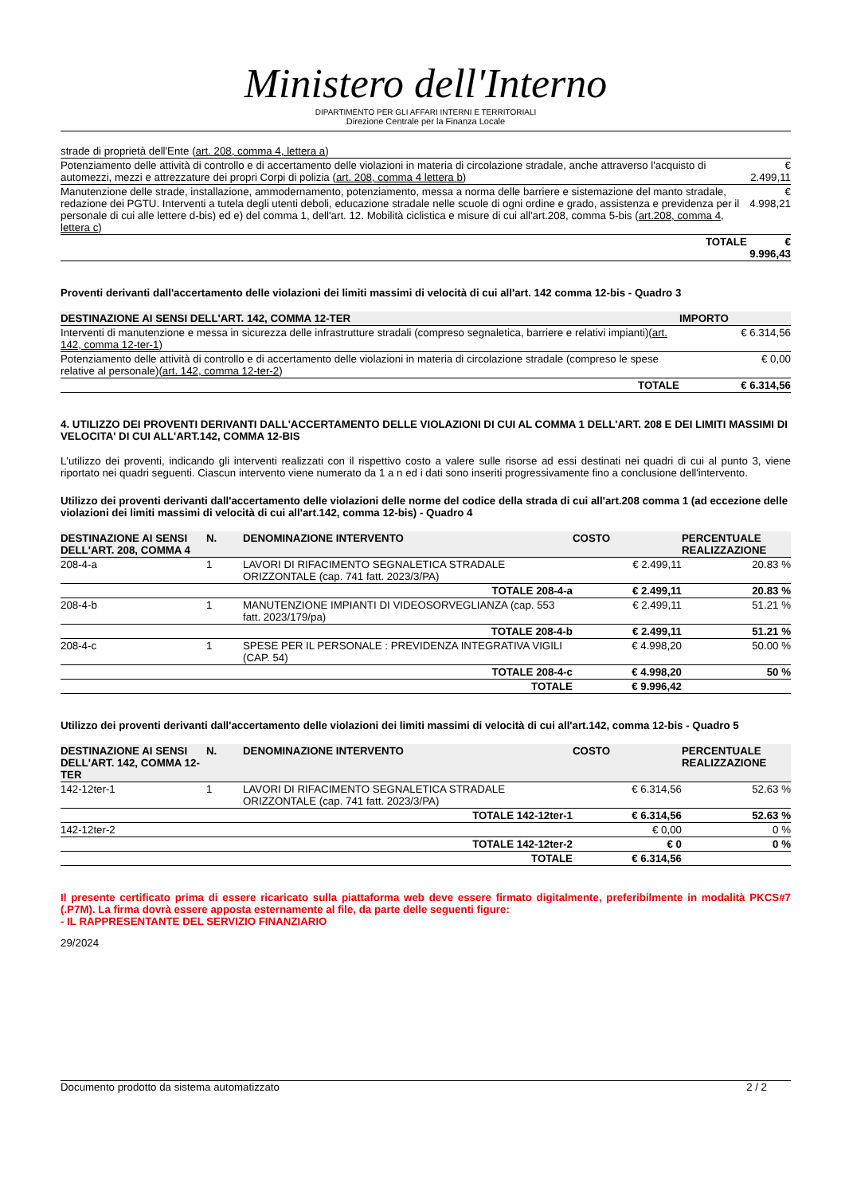Ministero dell'Interno
DIPARTIMENTO PER GLI AFFARI INTERNI E TERRITORIALI
Direzione Centrale per la Finanza Locale
| strade di proprietà dell'Ente ( art. 208, comma 4, lettera a ) | |
| Potenziamento delle attività di controllo e di accertamento delle violazioni in materia di circolazione stradale, anche attraverso l'acquisto di automezzi, mezzi e attrezzature dei propri Corpi di polizia ( art. 208, comma 4 lettera b ) | € 2.499,11 |
| Manutenzione delle strade, installazione, ammodernamento, potenziamento, messa a norma delle barriere e sistemazione del manto stradale, redazione dei PGTU. Interventi a tutela degli utenti deboli, educazione stradale nelle scuole di ogni ordine e grado, assistenza e previdenza per il personale di cui alle lettere d-bis) ed e) del comma 1, dell'art. 12. Mobilità ciclistica e misure di cui all'art.208, comma 5-bis ( art.208, comma 4, lettera c ) | € 4.998,21 |
| TOTALE | € 9.996,43 |
Proventi derivanti dall'accertamento delle violazioni dei limiti massimi di velocità di cui all'art. 142 comma 12-bis - Quadro 3
| DESTINAZIONE AI SENSI DELL'ART. 142, COMMA 12-TER | IMPORTO |
| --- | --- |
| Interventi di manutenzione e messa in sicurezza delle infrastrutture stradali (compreso segnaletica, barriere e relativi impianti)( art. 142, comma 12-ter-1 ) | € 6.314,56 |
| Potenziamento delle attività di controllo e di accertamento delle violazioni in materia di circolazione stradale (compreso le spese relative al personale)( art. 142, comma 12-ter-2 ) | € 0,00 |
| TOTALE | € 6.314,56 |
4. UTILIZZO DEI PROVENTI DERIVANTI DALL'ACCERTAMENTO DELLE VIOLAZIONI DI CUI AL COMMA 1 DELL'ART. 208 E DEI LIMITI MASSIMI DI VELOCITA' DI CUI ALL'ART.142, COMMA 12-BIS
L'utilizzo dei proventi, indicando gli interventi realizzati con il rispettivo costo a valere sulle risorse ad essi destinati nei quadri di cui al punto 3, viene riportato nei quadri seguenti. Ciascun intervento viene numerato da 1 a n ed i dati sono inseriti progressivamente fino a conclusione dell'intervento.
Utilizzo dei proventi derivanti dall'accertamento delle violazioni delle norme del codice della strada di cui all'art.208 comma 1 (ad eccezione delle violazioni dei limiti massimi di velocità di cui all'art.142, comma 12-bis) - Quadro 4
| DESTINAZIONE AI SENSI DELL'ART. 208, COMMA 4 | N. | DENOMINAZIONE INTERVENTO | COSTO | PERCENTUALE REALIZZAZIONE |
| --- | --- | --- | --- | --- |
| 208-4-a | 1 | LAVORI DI RIFACIMENTO SEGNALETICA STRADALE ORIZZONTALE (cap. 741 fatt. 2023/3/PA) | € 2.499,11 | 20.83 % |
| | | TOTALE 208-4-a | € 2.499,11 | 20.83 % |
| 208-4-b | 1 | MANUTENZIONE IMPIANTI DI VIDEOSORVEGLIANZA (cap. 553 fatt. 2023/179/pa) | € 2.499,11 | 51.21 % |
| | | TOTALE 208-4-b | € 2.499,11 | 51.21 % |
| 208-4-c | 1 | SPESE PER IL PERSONALE : PREVIDENZA INTEGRATIVA VIGILI (CAP. 54) | € 4.998,20 | 50.00 % |
| | | TOTALE 208-4-c | € 4.998,20 | 50 % |
| | | TOTALE | € 9.996,42 | |
Utilizzo dei proventi derivanti dall'accertamento delle violazioni dei limiti massimi di velocità di cui all'art.142, comma 12-bis - Quadro 5
| DESTINAZIONE AI SENSI DELL'ART. 142, COMMA 12-TER | N. | DENOMINAZIONE INTERVENTO | COSTO | PERCENTUALE REALIZZAZIONE |
| --- | --- | --- | --- | --- |
| 142-12ter-1 | 1 | LAVORI DI RIFACIMENTO SEGNALETICA STRADALE ORIZZONTALE (cap. 741 fatt. 2023/3/PA) | € 6.314,56 | 52.63 % |
| | | TOTALE 142-12ter-1 | € 6.314,56 | 52.63 % |
| 142-12ter-2 | | | € 0,00 | 0 % |
| | | TOTALE 142-12ter-2 | € 0 | 0 % |
| | | TOTALE | € 6.314,56 | |
Il presente certificato prima di essere ricaricato sulla piattaforma web deve essere firmato digitalmente, preferibilmente in modalità PKCS#7 (.P7M). La firma dovrà essere apposta esternamente al file, da parte delle seguenti figure:
- IL RAPPRESENTANTE DEL SERVIZIO FINANZIARIO
29/2024
Documento prodotto da sistema automatizzato 2 / 2